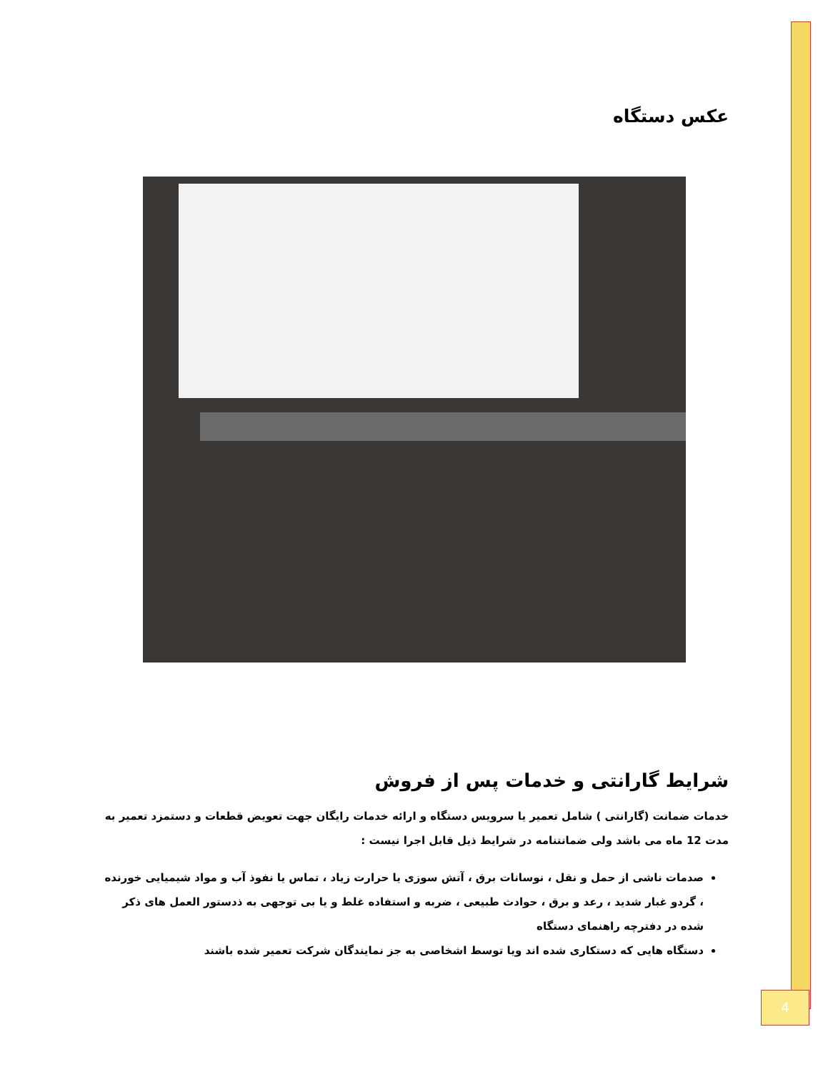عکس دستگاه
شرایط گارانتی و خدمات پس از فروش
خدمات ضمانت (گارانتی ) شامل تعمیر یا سرویس دستگاه و ارائه خدمات رایگان جهت تعویض قطعات و دستمزد تعمیر به مدت 12 ماه می باشد ولی ضمانتنامه در شرایط ذیل قابل اجرا نیست :
صدمات ناشی از حمل و نقل ، نوسانات برق ، آتش سوزی یا حرارت زیاد ، تماس یا نفوذ آب و مواد شیمیایی خورنده ، گردو غبار شدید ، رعد و برق ، حوادث طبیعی ، ضربه و استفاده غلط و یا بی توجهی به ذدستور العمل های ذکر شده در دفترچه راهنمای دستگاه
دستگاه هایی که دستکاری شده اند ویا توسط اشخاصی به جز نمایندگان شرکت تعمیر شده باشند
4